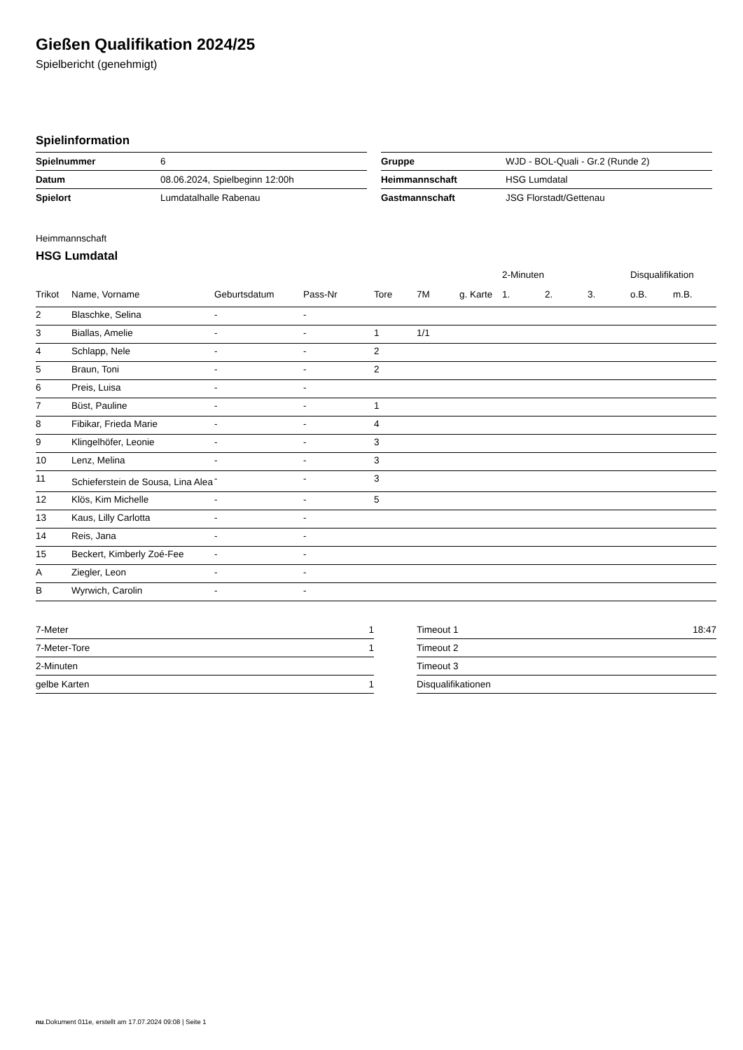Gießen Qualifikation 2024/25
Spielbericht (genehmigt)
Spielinformation
| Spielnummer | 6 |
| Datum | 08.06.2024, Spielbeginn 12:00h |
| Spielort | Lumdatalhalle Rabenau |
| Gruppe | WJD - BOL-Quali - Gr.2 (Runde 2) |
| Heimmannschaft | HSG Lumdatal |
| Gastmannschaft | JSG Florstadt/Gettenau |
Heimmannschaft
HSG Lumdatal
| | | | | | | | 2-Minuten | | | Disqualifikation | |
| --- | --- | --- | --- | --- | --- | --- | --- | --- | --- | --- | --- |
| Trikot | Name, Vorname | Geburtsdatum | Pass-Nr | Tore | 7M | g. Karte | 1. | 2. | 3. | o.B. | m.B. |
| 2 | Blaschke, Selina | - | - | | | | | | | | |
| 3 | Biallas, Amelie | - | - | 1 | 1/1 | | | | | | |
| 4 | Schlapp, Nele | - | - | 2 | | | | | | | |
| 5 | Braun, Toni | - | - | 2 | | | | | | | |
| 6 | Preis, Luisa | - | - | | | | | | | | |
| 7 | Büst, Pauline | - | - | 1 | | | | | | | |
| 8 | Fibikar, Frieda Marie | - | - | 4 | | | | | | | |
| 9 | Klingelhöfer, Leonie | - | - | 3 | | | | | | | |
| 10 | Lenz, Melina | - | - | 3 | | | | | | | |
| 11 | Schieferstein de Sousa, Lina Alea | - | - | 3 | | | | | | | |
| 12 | Klös, Kim Michelle | - | - | 5 | | | | | | | |
| 13 | Kaus, Lilly Carlotta | - | - | | | | | | | | |
| 14 | Reis, Jana | - | - | | | | | | | | |
| 15 | Beckert, Kimberly Zoé-Fee | - | - | | | | | | | | |
| A | Ziegler, Leon | - | - | | | | | | | | |
| B | Wyrwich, Carolin | - | - | | | | | | | | |
| 7-Meter | 1 |
| 7-Meter-Tore | 1 |
| 2-Minuten | |
| gelbe Karten | 1 |
| Timeout 1 | 18:47 |
| Timeout 2 | |
| Timeout 3 | |
| Disqualifikationen | |
nu.Dokument 011e, erstellt am 17.07.2024 09:08 | Seite 1